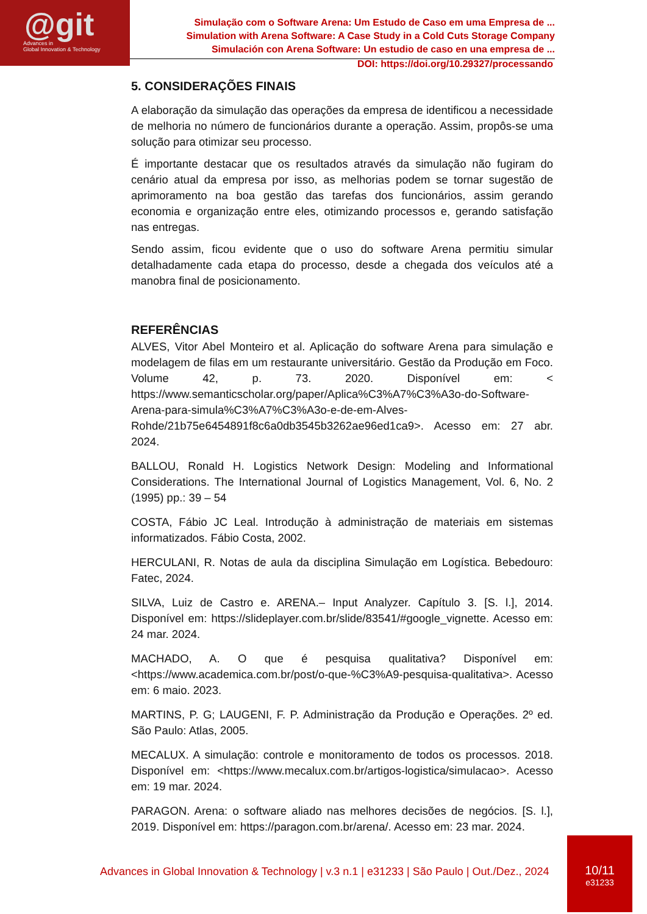@git
Advances in
Global Innovation & Technology
Simulação com o Software Arena: Um Estudo de Caso em uma Empresa de ...
Simulation with Arena Software: A Case Study in a Cold Cuts Storage Company
Simulación con Arena Software: Un estudio de caso en una empresa de ...
DOI: https://doi.org/10.29327/processando
5. CONSIDERAÇÕES FINAIS
A elaboração da simulação das operações da empresa de identificou a necessidade de melhoria no número de funcionários durante a operação. Assim, propôs-se uma solução para otimizar seu processo.
É importante destacar que os resultados através da simulação não fugiram do cenário atual da empresa por isso, as melhorias podem se tornar sugestão de aprimoramento na boa gestão das tarefas dos funcionários, assim gerando economia e organização entre eles, otimizando processos e, gerando satisfação nas entregas.
Sendo assim, ficou evidente que o uso do software Arena permitiu simular detalhadamente cada etapa do processo, desde a chegada dos veículos até a manobra final de posicionamento.
REFERÊNCIAS
ALVES, Vitor Abel Monteiro et al. Aplicação do software Arena para simulação e modelagem de filas em um restaurante universitário. Gestão da Produção em Foco. Volume 42, p. 73. 2020. Disponível em: < https://www.semanticscholar.org/paper/Aplica%C3%A7%C3%A3o-do-Software-Arena-para-simula%C3%A7%C3%A3o-e-de-em-Alves-Rohde/21b75e6454891f8c6a0db3545b3262ae96ed1ca9>. Acesso em: 27 abr. 2024.
BALLOU, Ronald H. Logistics Network Design: Modeling and Informational Considerations. The International Journal of Logistics Management, Vol. 6, No. 2 (1995) pp.: 39 – 54
COSTA, Fábio JC Leal. Introdução à administração de materiais em sistemas informatizados. Fábio Costa, 2002.
HERCULANI, R. Notas de aula da disciplina Simulação em Logística. Bebedouro: Fatec, 2024.
SILVA, Luiz de Castro e. ARENA.– Input Analyzer. Capítulo 3. [S. l.], 2014. Disponível em: https://slideplayer.com.br/slide/83541/#google_vignette. Acesso em: 24 mar. 2024.
MACHADO, A. O que é pesquisa qualitativa? Disponível em: <https://www.academica.com.br/post/o-que-%C3%A9-pesquisa-qualitativa>. Acesso em: 6 maio. 2023.
MARTINS, P. G; LAUGENI, F. P. Administração da Produção e Operações. 2º ed. São Paulo: Atlas, 2005.
MECALUX. A simulação: controle e monitoramento de todos os processos. 2018. Disponível em: <https://www.mecalux.com.br/artigos-logistica/simulacao>. Acesso em: 19 mar. 2024.
PARAGON. Arena: o software aliado nas melhores decisões de negócios. [S. l.], 2019. Disponível em: https://paragon.com.br/arena/. Acesso em: 23 mar. 2024.
Advances in Global Innovation & Technology | v.3 n.1 | e31233 | São Paulo | Out./Dez., 2024
10/11
e31233